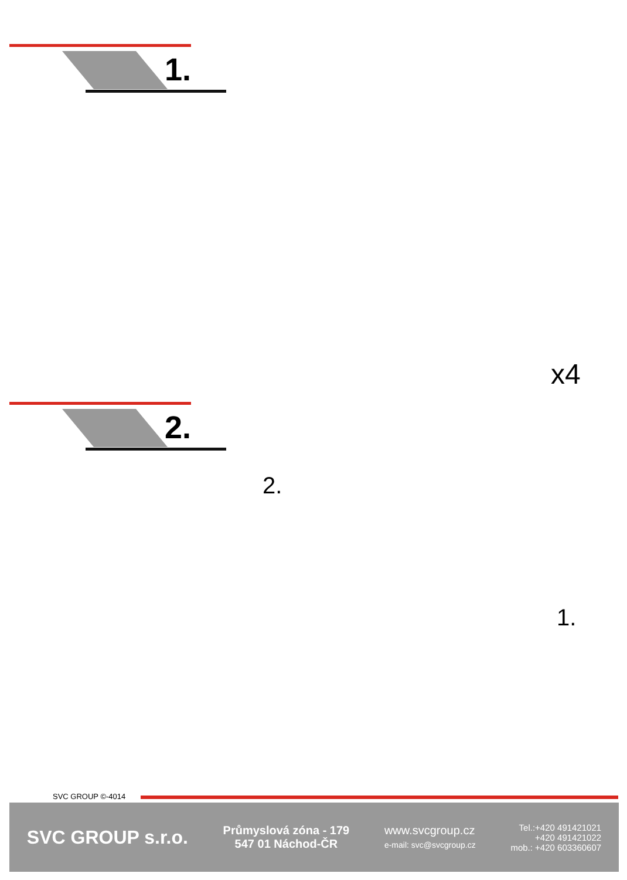1.
x4
2.
2.
1.
SVC GROUP ©-4014
SVC GROUP s.r.o.
Průmyslová zóna - 179
547 01 Náchod-ČR
www.svcgroup.cz
e-mail: svc@svcgroup.cz
Tel.:+420 491421021
+420 491421022
mob.: +420 603360607